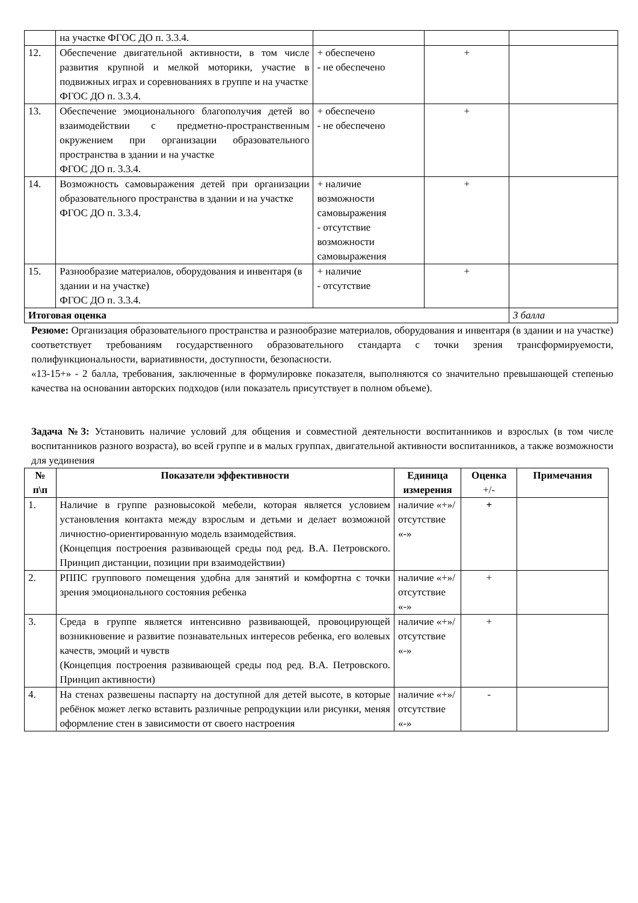| | на участке ФГОС ДО п. 3.3.4. | | | |
| 12. | Обеспечение двигательной активности, в том числе развития крупной и мелкой моторики, участие в подвижных играх и соревнованиях в группе и на участке ФГОС ДО п. 3.3.4. | + обеспечено - не обеспечено | + | |
| 13. | Обеспечение эмоционального благополучия детей во взаимодействии с предметно-пространственным окружением при организации образовательного пространства в здании и на участке ФГОС ДО п. 3.3.4. | + обеспечено - не обеспечено | + | |
| 14. | Возможность самовыражения детей при организации образовательного пространства в здании и на участке ФГОС ДО п. 3.3.4. | + наличие возможности самовыражения - отсутствие возможности самовыражения | + | |
| 15. | Разнообразие материалов, оборудования и инвентаря (в здании и на участке) ФГОС ДО п. 3.3.4. | + наличие - отсутствие | + | |
| Итоговая оценка | | | | 3 балла |
Резюме: Организация образовательного пространства и разнообразие материалов, оборудования и инвентаря (в здании и на участке) соответствует требованиям государственного образовательного стандарта с точки зрения трансформируемости, полифункциональности, вариативности, доступности, безопасности.
«13-15+» - 2 балла, требования, заключенные в формулировке показателя, выполняются со значительно превышающей степенью качества на основании авторских подходов (или показатель присутствует в полном объеме).
Задача №3: Установить наличие условий для общения и совместной деятельности воспитанников и взрослых (в том числе воспитанников разного возраста), во всей группе и в малых группах, двигательной активности воспитанников, а также возможности для уединения
| № п\п | Показатели эффективности | Единица измерения | Оценка +/- | Примечания |
| --- | --- | --- | --- | --- |
| 1. | Наличие в группе разновысокой мебели, которая является условием установления контакта между взрослым и детьми и делает возможной личностно-ориентированную модель взаимодействия. (Концепция построения развивающей среды под ред. В.А. Петровского. Принцип дистанции, позиции при взаимодействии) | наличие «+»/ отсутствие «-» | + | |
| 2. | РППС группового помещения удобна для занятий и комфортна с точки зрения эмоционального состояния ребенка | наличие «+»/ отсутствие «-» | + | |
| 3. | Среда в группе является интенсивно развивающей, провоцирующей возникновение и развитие познавательных интересов ребенка, его волевых качеств, эмоций и чувств (Концепция построения развивающей среды под ред. В.А. Петровского. Принцип активности) | наличие «+»/ отсутствие «-» | + | |
| 4. | На стенах развешены паспарту на доступной для детей высоте, в которые ребёнок может легко вставить различные репродукции или рисунки, меняя оформление стен в зависимости от своего настроения | наличие «+»/ отсутствие «-» | - | |